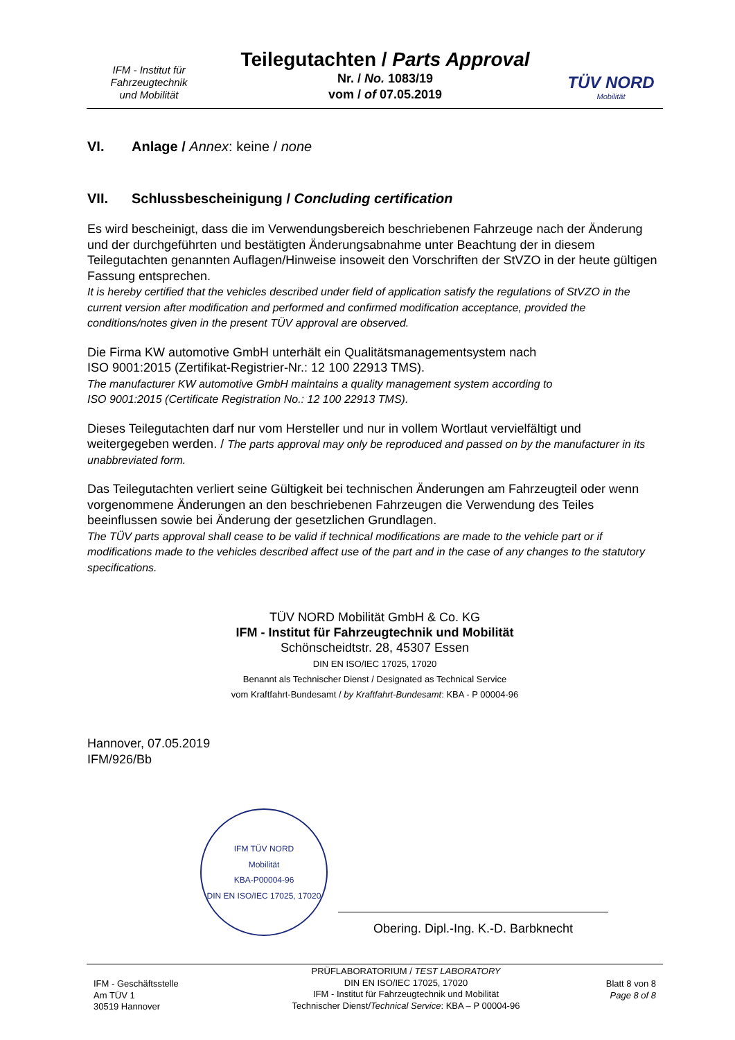IFM - Institut für
Fahrzeugtechnik
und Mobilität
Teilegutachten / Parts Approval
Nr. / No. 1083/19
vom / of 07.05.2019
TÜV NORD
Mobilität
VI. Anlage / Annex: keine / none
VII. Schlussbescheinigung / Concluding certification
Es wird bescheinigt, dass die im Verwendungsbereich beschriebenen Fahrzeuge nach der Än­derung und der durchgeführten und bestätigten Änderungsabnahme unter Beachtung der in diesem Teilegutachten genannten Auflagen/Hinweise insoweit den Vorschriften der StVZO in der heute gültigen Fassung entsprechen.
It is hereby certified that the vehicles described under field of application satisfy the regulations of StVZO in the current version after modification and performed and confirmed modification acceptance, provided the conditions/notes given in the present TÜV approval are observed.
Die Firma KW automotive GmbH unterhält ein Qualitätsmanagementsystem nach
ISO 9001:2015 (Zertifikat-Registrier-Nr.: 12 100 22913 TMS).
The manufacturer KW automotive GmbH maintains a quality management system according to
ISO 9001:2015 (Certificate Registration No.: 12 100 22913 TMS).
Dieses Teilegutachten darf nur vom Hersteller und nur in vollem Wortlaut vervielfältigt und weitergegeben werden. / The parts approval may only be reproduced and passed on by the manufac­turer in its unabbreviated form.
Das Teilegutachten verliert seine Gültigkeit bei technischen Änderungen am Fahrzeugteil oder wenn vorgenommene Änderungen an den beschriebenen Fahrzeugen die Verwendung des Teiles beeinflussen sowie bei Änderung der gesetzlichen Grundlagen.
The TÜV parts approval shall cease to be valid if technical modifications are made to the vehicle part or if modifications made to the vehicles described affect use of the part and in the case of any changes to the statutory specifications.
TÜV NORD Mobilität GmbH & Co. KG
IFM - Institut für Fahrzeugtechnik und Mobilität
Schönscheidtstr. 28, 45307 Essen
DIN EN ISO/IEC 17025, 17020
Benannt als Technischer Dienst / Designated as Technical Service
vom Kraftfahrt-Bundesamt / by Kraftfahrt-Bundesamt: KBA - P 00004-96
Hannover, 07.05.2019
IFM/926/Bb
IFM TÜV NORD
Mobilität
KBA-P00004-96
DIN EN ISO/IEC 17025, 17020
Obering. Dipl.-Ing. K.-D. Barbknecht
IFM - Geschäftsstelle
Am TÜV 1
30519 Hannover
PRÜFLABORATORIUM / TEST LABORATORY
DIN EN ISO/IEC 17025, 17020
IFM - Institut für Fahrzeugtechnik und Mobilität
Technischer Dienst/Technical Service: KBA – P 00004-96
Blatt 8 von 8
Page 8 of 8